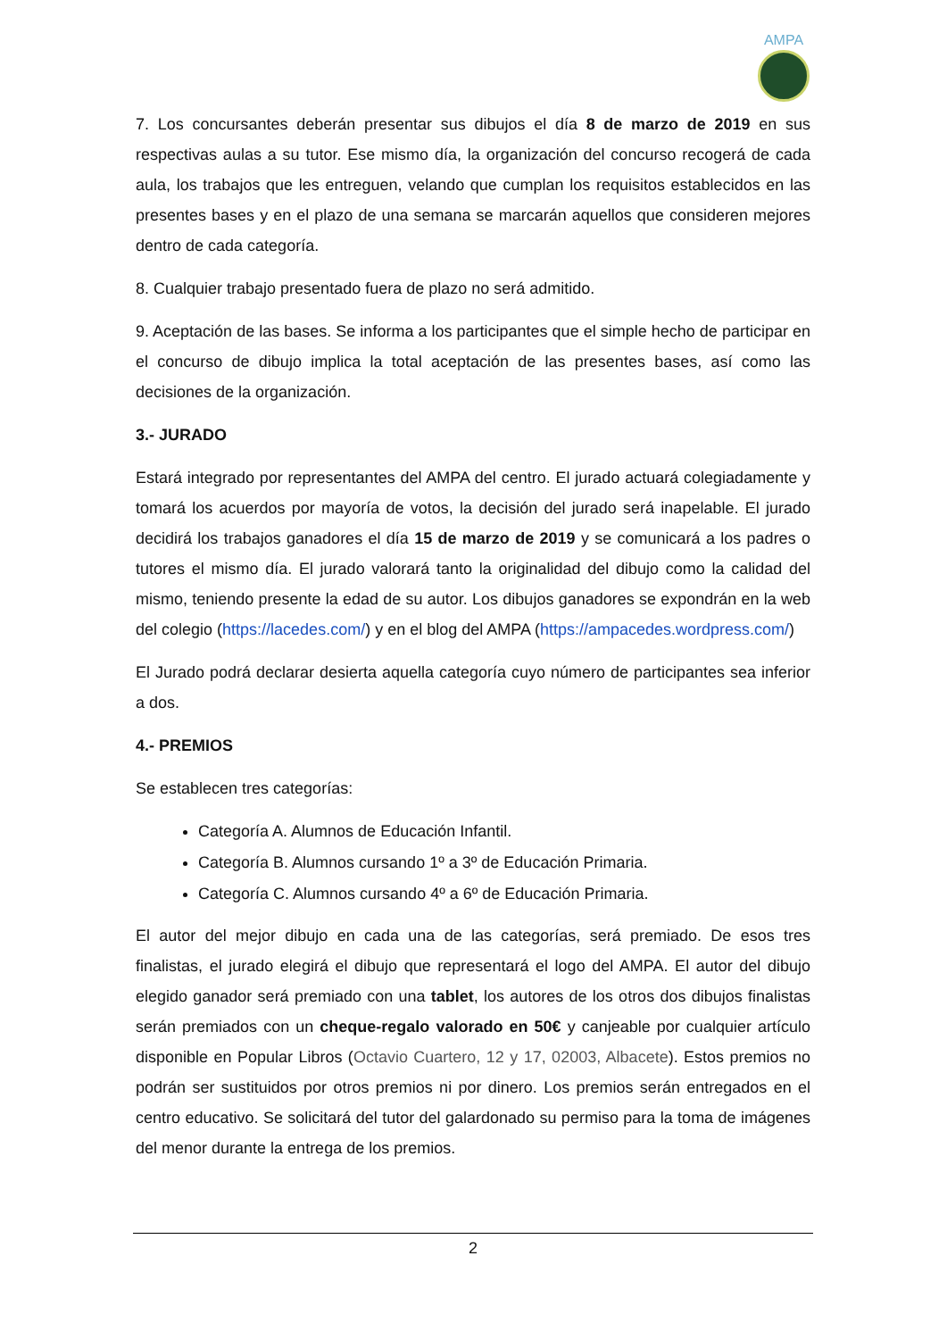AMPA
7. Los concursantes deberán presentar sus dibujos el día 8 de marzo de 2019 en sus respectivas aulas a su tutor. Ese mismo día, la organización del concurso recogerá de cada aula, los trabajos que les entreguen, velando que cumplan los requisitos establecidos en las presentes bases y en el plazo de una semana se marcarán aquellos que consideren mejores dentro de cada categoría.
8. Cualquier trabajo presentado fuera de plazo no será admitido.
9. Aceptación de las bases. Se informa a los participantes que el simple hecho de participar en el concurso de dibujo implica la total aceptación de las presentes bases, así como las decisiones de la organización.
3.- JURADO
Estará integrado por representantes del AMPA del centro. El jurado actuará colegiadamente y tomará los acuerdos por mayoría de votos, la decisión del jurado será inapelable. El jurado decidirá los trabajos ganadores el día 15 de marzo de 2019 y se comunicará a los padres o tutores el mismo día. El jurado valorará tanto la originalidad del dibujo como la calidad del mismo, teniendo presente la edad de su autor. Los dibujos ganadores se expondrán en la web del colegio (https://lacedes.com/) y en el blog del AMPA (https://ampacedes.wordpress.com/)
El Jurado podrá declarar desierta aquella categoría cuyo número de participantes sea inferior a dos.
4.- PREMIOS
Se establecen tres categorías:
Categoría A. Alumnos de Educación Infantil.
Categoría B. Alumnos cursando 1º a 3º de Educación Primaria.
Categoría C. Alumnos cursando 4º a 6º de Educación Primaria.
El autor del mejor dibujo en cada una de las categorías, será premiado. De esos tres finalistas, el jurado elegirá el dibujo que representará el logo del AMPA. El autor del dibujo elegido ganador será premiado con una tablet, los autores de los otros dos dibujos finalistas serán premiados con un cheque-regalo valorado en 50€ y canjeable por cualquier artículo disponible en Popular Libros (Octavio Cuartero, 12 y 17, 02003, Albacete). Estos premios no podrán ser sustituidos por otros premios ni por dinero. Los premios serán entregados en el centro educativo. Se solicitará del tutor del galardonado su permiso para la toma de imágenes del menor durante la entrega de los premios.
2